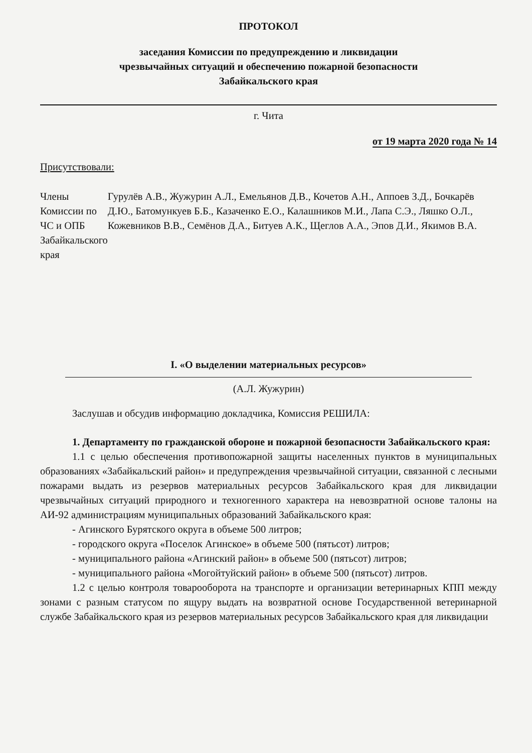ПРОТОКОЛ
заседания Комиссии по предупреждению и ликвидации
чрезвычайных ситуаций и обеспечению пожарной безопасности
Забайкальского края
г. Чита
от 19 марта 2020 года № 14
Присутствовали:
Члены Комиссии по ЧС и ОПБ Забайкальского края
Гурулёв А.В., Жужурин А.Л., Емельянов Д.В., Кочетов А.Н., Аппоев З.Д., Бочкарёв Д.Ю., Батомункуев Б.Б., Казаченко Е.О., Калашников М.И., Лапа С.Э., Ляшко О.Л., Кожевников В.В., Семёнов Д.А., Битуев А.К., Щеглов А.А., Эпов Д.И., Якимов В.А.
I. «О выделении материальных ресурсов»
(А.Л. Жужурин)
Заслушав и обсудив информацию докладчика, Комиссия РЕШИЛА:
1. Департаменту по гражданской обороне и пожарной безопасности Забайкальского края:
1.1 с целью обеспечения противопожарной защиты населенных пунктов в муниципальных образованиях «Забайкальский район» и предупреждения чрезвычайной ситуации, связанной с лесными пожарами выдать из резервов материальных ресурсов Забайкальского края для ликвидации чрезвычайных ситуаций природного и техногенного характера на невозвратной основе талоны на АИ-92 администрациям муниципальных образований Забайкальского края:
- Агинского Бурятского округа в объеме 500 литров;
- городского округа «Поселок Агинское» в объеме 500 (пятьсот) литров;
- муниципального района «Агинский район» в объеме 500 (пятьсот) литров;
- муниципального района «Могойтуйский район» в объеме 500 (пятьсот) литров.
1.2 с целью контроля товарооборота на транспорте и организации ветеринарных КПП между зонами с разным статусом по ящуру выдать на возвратной основе Государственной ветеринарной службе Забайкальского края из резервов материальных ресурсов Забайкальского края для ликвидации